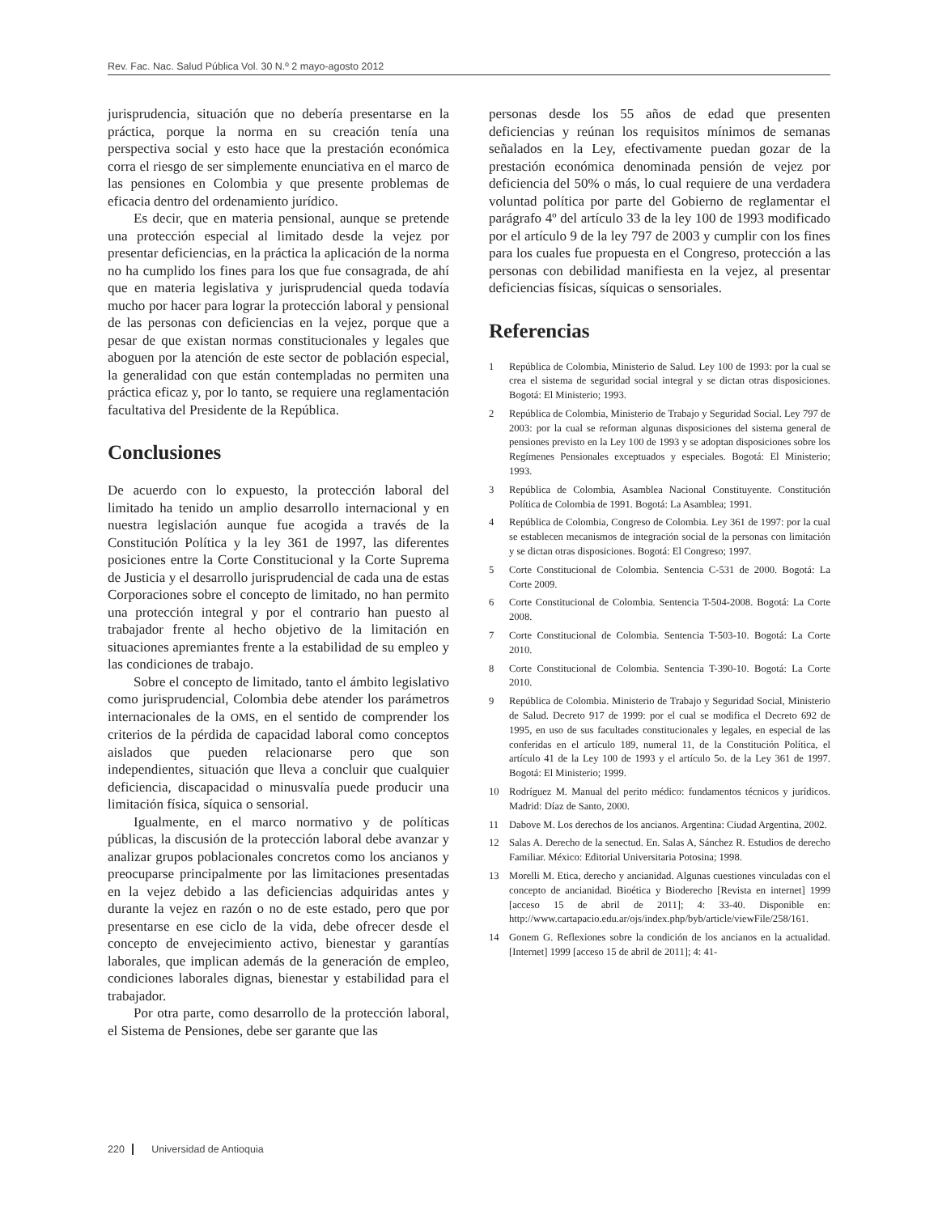Rev. Fac. Nac. Salud Pública Vol. 30 N.º 2 mayo-agosto 2012
jurisprudencia, situación que no debería presentarse en la práctica, porque la norma en su creación tenía una perspectiva social y esto hace que la prestación económica corra el riesgo de ser simplemente enunciativa en el marco de las pensiones en Colombia y que presente problemas de eficacia dentro del ordenamiento jurídico.
Es decir, que en materia pensional, aunque se pretende una protección especial al limitado desde la vejez por presentar deficiencias, en la práctica la aplicación de la norma no ha cumplido los fines para los que fue consagrada, de ahí que en materia legislativa y jurisprudencial queda todavía mucho por hacer para lograr la protección laboral y pensional de las personas con deficiencias en la vejez, porque que a pesar de que existan normas constitucionales y legales que aboguen por la atención de este sector de población especial, la generalidad con que están contempladas no permiten una práctica eficaz y, por lo tanto, se requiere una reglamentación facultativa del Presidente de la República.
Conclusiones
De acuerdo con lo expuesto, la protección laboral del limitado ha tenido un amplio desarrollo internacional y en nuestra legislación aunque fue acogida a través de la Constitución Política y la ley 361 de 1997, las diferentes posiciones entre la Corte Constitucional y la Corte Suprema de Justicia y el desarrollo jurisprudencial de cada una de estas Corporaciones sobre el concepto de limitado, no han permito una protección integral y por el contrario han puesto al trabajador frente al hecho objetivo de la limitación en situaciones apremiantes frente a la estabilidad de su empleo y las condiciones de trabajo.
Sobre el concepto de limitado, tanto el ámbito legislativo como jurisprudencial, Colombia debe atender los parámetros internacionales de la OMS, en el sentido de comprender los criterios de la pérdida de capacidad laboral como conceptos aislados que pueden relacionarse pero que son independientes, situación que lleva a concluir que cualquier deficiencia, discapacidad o minusvalía puede producir una limitación física, síquica o sensorial.
Igualmente, en el marco normativo y de políticas públicas, la discusión de la protección laboral debe avanzar y analizar grupos poblacionales concretos como los ancianos y preocuparse principalmente por las limitaciones presentadas en la vejez debido a las deficiencias adquiridas antes y durante la vejez en razón o no de este estado, pero que por presentarse en ese ciclo de la vida, debe ofrecer desde el concepto de envejecimiento activo, bienestar y garantías laborales, que implican además de la generación de empleo, condiciones laborales dignas, bienestar y estabilidad para el trabajador.
Por otra parte, como desarrollo de la protección laboral, el Sistema de Pensiones, debe ser garante que las
personas desde los 55 años de edad que presenten deficiencias y reúnan los requisitos mínimos de semanas señalados en la Ley, efectivamente puedan gozar de la prestación económica denominada pensión de vejez por deficiencia del 50% o más, lo cual requiere de una verdadera voluntad política por parte del Gobierno de reglamentar el parágrafo 4º del artículo 33 de la ley 100 de 1993 modificado por el artículo 9 de la ley 797 de 2003 y cumplir con los fines para los cuales fue propuesta en el Congreso, protección a las personas con debilidad manifiesta en la vejez, al presentar deficiencias físicas, síquicas o sensoriales.
Referencias
1 República de Colombia, Ministerio de Salud. Ley 100 de 1993: por la cual se crea el sistema de seguridad social integral y se dictan otras disposiciones. Bogotá: El Ministerio; 1993.
2 República de Colombia, Ministerio de Trabajo y Seguridad Social. Ley 797 de 2003: por la cual se reforman algunas disposiciones del sistema general de pensiones previsto en la Ley 100 de 1993 y se adoptan disposiciones sobre los Regímenes Pensionales exceptuados y especiales. Bogotá: El Ministerio; 1993.
3 República de Colombia, Asamblea Nacional Constituyente. Constitución Política de Colombia de 1991. Bogotá: La Asamblea; 1991.
4 República de Colombia, Congreso de Colombia. Ley 361 de 1997: por la cual se establecen mecanismos de integración social de la personas con limitación y se dictan otras disposiciones. Bogotá: El Congreso; 1997.
5 Corte Constitucional de Colombia. Sentencia C-531 de 2000. Bogotá: La Corte 2009.
6 Corte Constitucional de Colombia. Sentencia T-504-2008. Bogotá: La Corte 2008.
7 Corte Constitucional de Colombia. Sentencia T-503-10. Bogotá: La Corte 2010.
8 Corte Constitucional de Colombia. Sentencia T-390-10. Bogotá: La Corte 2010.
9 República de Colombia. Ministerio de Trabajo y Seguridad Social, Ministerio de Salud. Decreto 917 de 1999: por el cual se modifica el Decreto 692 de 1995, en uso de sus facultades constitucionales y legales, en especial de las conferidas en el artículo 189, numeral 11, de la Constitución Política, el artículo 41 de la Ley 100 de 1993 y el artículo 5o. de la Ley 361 de 1997. Bogotá: El Ministerio; 1999.
10 Rodríguez M. Manual del perito médico: fundamentos técnicos y jurídicos. Madrid: Díaz de Santo, 2000.
11 Dabove M. Los derechos de los ancianos. Argentina: Ciudad Argentina, 2002.
12 Salas A. Derecho de la senectud. En. Salas A, Sánchez R. Estudios de derecho Familiar. México: Editorial Universitaria Potosina; 1998.
13 Morelli M. Etica, derecho y ancianidad. Algunas cuestiones vinculadas con el concepto de ancianidad. Bioética y Bioderecho [Revista en internet] 1999 [acceso 15 de abril de 2011]; 4: 33-40. Disponible en: http://www.cartapacio.edu.ar/ojs/index.php/byb/article/viewFile/258/161.
14 Gonem G. Reflexiones sobre la condición de los ancianos en la actualidad. [Internet] 1999 [acceso 15 de abril de 2011]; 4: 41-
220 Universidad de Antioquia